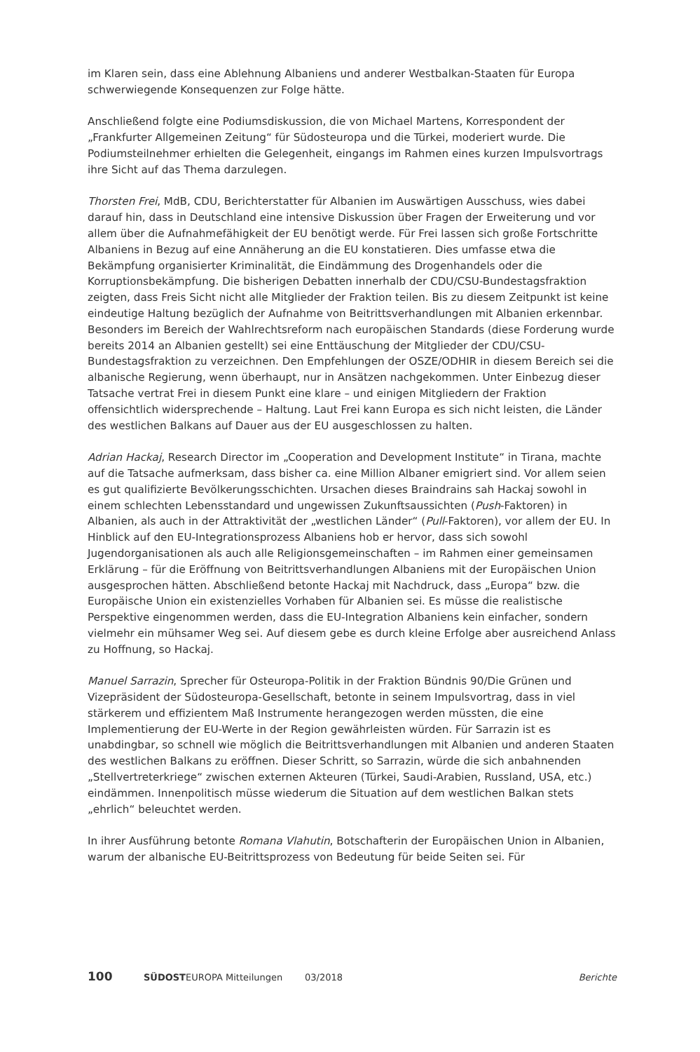im Klaren sein, dass eine Ablehnung Albaniens und anderer Westbalkan-Staaten für Europa schwerwiegende Konsequenzen zur Folge hätte.
Anschließend folgte eine Podiumsdiskussion, die von Michael Martens, Korrespondent der „Frankfurter Allgemeinen Zeitung“ für Südosteuropa und die Türkei, moderiert wurde. Die Podiumsteilnehmer erhielten die Gelegenheit, eingangs im Rahmen eines kurzen Impulsvortrags ihre Sicht auf das Thema darzulegen.
Thorsten Frei, MdB, CDU, Berichterstatter für Albanien im Auswärtigen Ausschuss, wies dabei darauf hin, dass in Deutschland eine intensive Diskussion über Fragen der Erweiterung und vor allem über die Aufnahmefähigkeit der EU benötigt werde. Für Frei lassen sich große Fortschritte Albaniens in Bezug auf eine Annäherung an die EU konstatieren. Dies umfasse etwa die Bekämpfung organisierter Kriminalität, die Eindämmung des Drogenhandels oder die Korruptionsbekämpfung. Die bisherigen Debatten innerhalb der CDU/CSU-Bundestagsfraktion zeigten, dass Freis Sicht nicht alle Mitglieder der Fraktion teilen. Bis zu diesem Zeitpunkt ist keine eindeutige Haltung bezüglich der Aufnahme von Beitrittsverhandlungen mit Albanien erkennbar. Besonders im Bereich der Wahlrechtsreform nach europäischen Standards (diese Forderung wurde bereits 2014 an Albanien gestellt) sei eine Enttäuschung der Mitglieder der CDU/CSU-Bundestagsfraktion zu verzeichnen. Den Empfehlungen der OSZE/ODHIR in diesem Bereich sei die albanische Regierung, wenn überhaupt, nur in Ansätzen nachgekommen. Unter Einbezug dieser Tatsache vertrat Frei in diesem Punkt eine klare – und einigen Mitgliedern der Fraktion offensichtlich widersprechende – Haltung. Laut Frei kann Europa es sich nicht leisten, die Länder des westlichen Balkans auf Dauer aus der EU ausgeschlossen zu halten.
Adrian Hackaj, Research Director im „Cooperation and Development Institute“ in Tirana, machte auf die Tatsache aufmerksam, dass bisher ca. eine Million Albaner emigriert sind. Vor allem seien es gut qualifizierte Bevölkerungsschichten. Ursachen dieses Braindrains sah Hackaj sowohl in einem schlechten Lebensstandard und ungewissen Zukunftsaussichten (Push-Faktoren) in Albanien, als auch in der Attraktivität der „westlichen Länder“ (Pull-Faktoren), vor allem der EU. In Hinblick auf den EU-Integrationsprozess Albaniens hob er hervor, dass sich sowohl Jugendorganisationen als auch alle Religionsgemeinschaften – im Rahmen einer gemeinsamen Erklärung – für die Eröffnung von Beitrittsverhandlungen Albaniens mit der Europäischen Union ausgesprochen hätten. Abschließend betonte Hackaj mit Nachdruck, dass „Europa“ bzw. die Europäische Union ein existenzielles Vorhaben für Albanien sei. Es müsse die realistische Perspektive eingenommen werden, dass die EU-Integration Albaniens kein einfacher, sondern vielmehr ein mühsamer Weg sei. Auf diesem gebe es durch kleine Erfolge aber ausreichend Anlass zu Hoffnung, so Hackaj.
Manuel Sarrazin, Sprecher für Osteuropa-Politik in der Fraktion Bündnis 90/Die Grünen und Vizepräsident der Südosteuropa-Gesellschaft, betonte in seinem Impulsvortrag, dass in viel stärkerem und effizientem Maß Instrumente herangezogen werden müssten, die eine Implementierung der EU-Werte in der Region gewährleisten würden. Für Sarrazin ist es unabdingbar, so schnell wie möglich die Beitrittsverhandlungen mit Albanien und anderen Staaten des westlichen Balkans zu eröffnen. Dieser Schritt, so Sarrazin, würde die sich anbahnenden „Stellvertreterkriege“ zwischen externen Akteuren (Türkei, Saudi-Arabien, Russland, USA, etc.) eindämmen. Innenpolitisch müsse wiederum die Situation auf dem westlichen Balkan stets „ehrlich“ beleuchtet werden.
In ihrer Ausführung betonte Romana Vlahutin, Botschafterin der Europäischen Union in Albanien, warum der albanische EU-Beitrittsprozess von Bedeutung für beide Seiten sei. Für
100 SÜDOSTEUROPA Mitteilungen 03/2018 Berichte